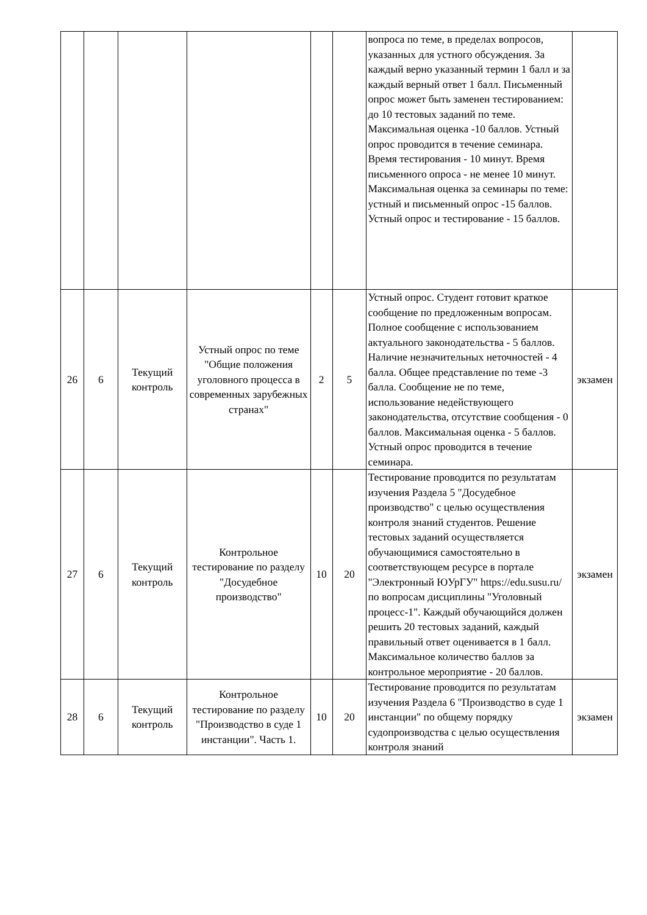| | | | | | | вопроса по теме, в пределах вопросов, указанных для устного обсуждения. За каждый верно указанный термин 1 балл и за каждый верный ответ 1 балл. Письменный опрос может быть заменен тестированием: до 10 тестовых заданий по теме. Максимальная оценка -10 баллов. Устный опрос проводится в течение семинара. Время тестирования - 10 минут. Время письменного опроса - не менее 10 минут. Максимальная оценка за семинары по теме: устный и письменный опрос -15 баллов. Устный опрос и тестирование - 15 баллов. | |
| 26 | 6 | Текущий контроль | Устный опрос по теме "Общие положения уголовного процесса в современных зарубежных странах" | 2 | 5 | Устный опрос. Студент готовит краткое сообщение по предложенным вопросам. Полное сообщение с использованием актуального законодательства - 5 баллов. Наличие незначительных неточностей - 4 балла. Общее представление по теме -3 балла. Сообщение не по теме, использование недействующего законодательства, отсутствие сообщения - 0 баллов. Максимальная оценка - 5 баллов. Устный опрос проводится в течение семинара. | экзамен |
| 27 | 6 | Текущий контроль | Контрольное тестирование по разделу "Досудебное производство" | 10 | 20 | Тестирование проводится по результатам изучения Раздела 5 "Досудебное производство" с целью осуществления контроля знаний студентов. Решение тестовых заданий осуществляется обучающимися самостоятельно в соответствующем ресурсе в портале "Электронный ЮУрГУ" https://edu.susu.ru/ по вопросам дисциплины "Уголовный процесс-1". Каждый обучающийся должен решить 20 тестовых заданий, каждый правильный ответ оценивается в 1 балл. Максимальное количество баллов за контрольное мероприятие - 20 баллов. | экзамен |
| 28 | 6 | Текущий контроль | Контрольное тестирование по разделу "Производство в суде 1 инстанции". Часть 1. | 10 | 20 | Тестирование проводится по результатам изучения Раздела 6 "Производство в суде 1 инстанции" по общему порядку судопроизводства с целью осуществления контроля знаний | экзамен |